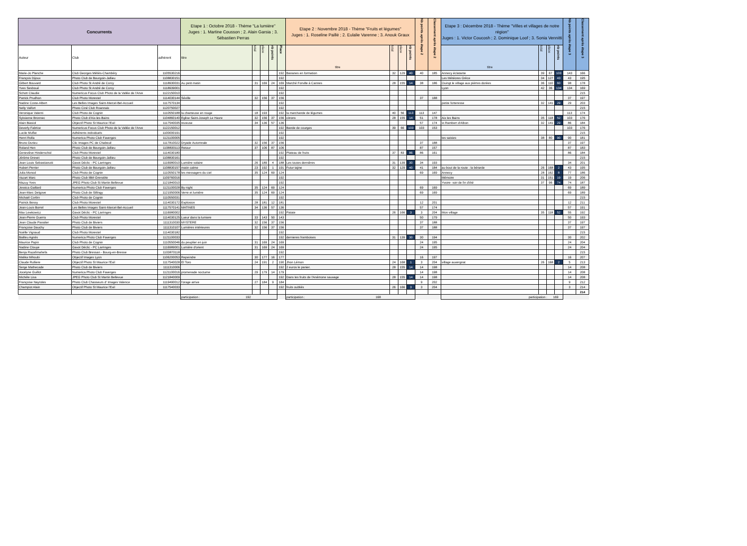| Concurrents | | | Etape 1 : Octobre 2018 - Thème "La lumière" Juges : 1. Martine Cousson ; 2. Alain Garsia ; 3. Sébastien Perras | | | | | Etape 2 : Novembre 2018 - Thème "Fruits et légumes" Juges : 1. Roseline Paillé ; 2. Eulalie Varenne ; 3. Anouk Graux | | | | Nb points après étape 2 | Classement après étape 2 | Etape 3 : Décembre 2018 - Thème "Villes et villages de notre région" Juges : 1. Victor Coucosh ; 2. Dominique Loof ; 3. Sonia Vennitti | | | | Nb points après étape 3 | Classement après étape 3 |
| --- | --- | --- | --- | --- | --- | --- | --- | --- | --- | --- | --- | --- | --- | --- | --- | --- | --- | --- | --- |
| Auteur | Club | adhérent | titre | total | place | nb points | Place | titre | total | place | nb points | | | titre | total | place | nb points | | |
| Marie-Jo Planche | Club Georges Méliès-Chambéry | 1105530216 | | | | | 192 | Bananes en formation | 32 | 129 | 40 | 40 | 185 | Annecy éclatante | 39 | 67 | 103 | 143 | 166 |
| François Dijoux | Photo Club de Bourgoin-Jallieu | 1108830151 | | | | | 192 | | | | | | | Les Météores Grèce | 34 | 127 | 43 | 43 | 195 |
| Gilbert Bouvard | Club Photo St André de Corcy | 1118930031 | Au petit matin | 31 | 169 | 24 | 169 | Marché Forville à Cannes | 28 | 155 | 14 | 38 | 186 | Ouingt le village aux pièrres dorées | 36 | 110 | 60 | 98 | 178 |
| Yves Sesboué | Club Photo St André de Corcy | 1118939001 | | | | | 192 | | | | | | | Lyon | 42 | 36 | 134 | 134 | 169 |
| Schott Claudie | Numericus Focus Club Photo de la Vallée de l'Arve | 1122150010 | | | | | 192 | | | | | | | | | | | | 215 |
| Patrick Prudhon | Club Photo Morestel | 1114030144 | Séville | 32 | 156 | 37 | 156 | | | | | 37 | 188 | | | | | 37 | 197 |
| Nadine Coste-Albert | Les Belles Images Saint-Marcel-Bel-Accueil | 1117570134 | | | | | 192 | | | | | | | petite forteresse | 32 | 141 | 29 | 29 | 203 |
| Nelly Valfort | Photo Ciné Club Roannais | 1120750027 | | | | | 192 | | | | | | | | | | | | 215 |
| Veronique Valenti | Club Photo de Cognin | 1110550188 | la chanteuse en rouge | 18 | 193 | | 192 | la marchande de légumes | 40 | 56 | 113 | 113 | 147 | | | | | 113 | 174 |
| Sylvianne Bronnec | Photo Club d'Aix-les-Bains | 1104860140 | Eglise Saint-Joseph Le Havre | 32 | 156 | 37 | 156 | citrons | 28 | 155 | 14 | 51 | 178 | Aix les Bains | 35 | 118 | 52 | 103 | 176 |
| Alain Biasiol | Objectif Photo St Maurice l'Exil | 1117540035 | reveuse | 34 | 136 | 57 | 136 | | | | | 57 | 174 | st Rambert d'Albon | 32 | 141 | 29 | 86 | 184 |
| Deverly Fabrice | Numericus Focus Club Photo de la Vallée de l'Arve | 1122150012 | | | | | 192 | Bande de courges | 39 | 66 | 103 | 103 | 153 | | | | | 103 | 176 |
| Lucile Muffat | Adhérents individuels | 1100000191 | | | | | 192 | | | | | | | | | | | | 215 |
| Henri Rolla | Numerica Photo Club Faverges | 1121100005 | | | | | 192 | | | | | | | les saisies | 38 | 80 | 90 | 90 | 181 |
| Bruno Durieu | Clic Images PC de Chabeuil | 1117810022 | Dryade Automnale | 32 | 156 | 37 | 156 | | | | | 37 | 188 | | | | | 37 | 197 |
| Roland Hen | Photo Club de Bourgoin-Jallieu | 1108830113 | Retour | 37 | 106 | 87 | 106 | | | | | 87 | 157 | | | | | 87 | 183 |
| Geneviève Hinderschid | Club Photo Morestel | 1114030180 | | | | | 192 | Plateau de fruits | 37 | 83 | 86 | 86 | 161 | | | | | 86 | 184 |
| Jérôme Drevet | Photo Club de Bourgoin-Jallieu | 1108830161 | | | | | 192 | | | | | | | | | | | | 215 |
| Jean Louis Sebastianutti | Gavot Déclic - PC Larringes | 1116980010 | Lumière solaire | 26 | 189 | 4 | 188 | Les toutes dernières | 31 | 139 | 30 | 34 | 193 | | | | | 34 | 201 |
| Hubert Perrier | Photo Club de Bourgoin-Jallieu | 1108830157 | matin calme | 23 | 192 | 1 | 191 | Futur tajine | 32 | 129 | 40 | 41 | 184 | au bout de la route : la bérarde | 26 | 168 | 2 | 43 | 195 |
| Julia Monod | Club Photo de Cognin | 1110550178 | les messagers du ciel | 35 | 124 | 69 | 124 | | | | | 69 | 169 | Annecy | 28 | 162 | 8 | 77 | 186 |
| Vazart Marc | Photo Club IBM Grenoble | 1109760016 | | | | | 192 | | | | | | | Mémoire | 31 | 151 | 19 | 19 | 206 |
| Mazuy Yves | JPEG Photo Club St Martin Bellevue | 1121840010 | | | | | 192 | | | | | | | Yvoire- soir de fin d'été | 37 | 96 | 74 | 74 | 187 |
| Jessica Gaillard | Numerica Photo Club Faverges | 1121100028 | By night | 35 | 124 | 69 | 124 | | | | | 69 | 169 | | | | | 69 | 189 |
| Jean-Marc Delgove | Photo Club de Sillingy | 1121950006 | Verre et lumière | 35 | 124 | 69 | 124 | | | | | 69 | 169 | | | | | 69 | 189 |
| Michaël Corbin | Club Photo de Cognin | 1110550031 | | | | | 192 | | | | | | | | | | | | 215 |
| Patrick Bessy | Club Photo Morestel | 1114030172 | Explosion | 28 | 181 | 12 | 181 | | | | | 12 | 201 | | | | | 12 | 211 |
| Jean-Louis Borrel | Les Belles Images Saint-Marcel-Bel-Accueil | 1117570141 | MATINES | 34 | 136 | 57 | 136 | | | | | 57 | 174 | | | | | 57 | 191 |
| Max Lewkowicz | Gavot Déclic - PC Larringes | 1116980002 | | | | | 192 | Patate | 26 | 166 | 3 | 3 | 204 | Mon village | 35 | 118 | 52 | 55 | 192 |
| Jean-Pierre Guerra | Club Photo Morestel | 1114030125 | Lueur dans la lumiere | 33 | 143 | 50 | 143 | | | | | 50 | 179 | | | | | 50 | 193 |
| Jean Claude Panalier | Photo Club de Biviers | 1111310030 | MYSTERE | 32 | 156 | 37 | 156 | | | | | 37 | 188 | | | | | 37 | 197 |
| Françoise Dauchy | Photo Club de Biviers | 1111310107 | Lumières intérieures | 32 | 156 | 37 | 156 | | | | | 37 | 188 | | | | | 37 | 197 |
| Noëlle Vignaud | Club Photo Morestel | 1114030182 | | | | | 192 | | | | | | | | | | | | 215 |
| Bailleu Agnès | Numerica Photo Club Faverges | 1121100033 | | | | | 192 | dernieres framboises | 31 | 139 | 30 | 30 | 194 | | | | | 30 | 202 |
| Maurice Papin | Club Photo de Cognin | 1110550046 | du peuplier en juin | 31 | 169 | 24 | 169 | | | | | 24 | 195 | | | | | 24 | 204 |
| Nadine Clouye | Gavot Déclic - PC Larringes | 1116989001 | Lumière d'orient | 31 | 169 | 24 | 169 | | | | | 24 | 195 | | | | | 24 | 204 |
| Benja Razafimahefa | Photo Club Bressan - Bourg-en-Bresse | 1103870118 | | | | | 192 | | | | | | | | | | | | 215 |
| Malika Mihoubi | Objectif Images Lyon | 1106200053 | Repeindre | 30 | 177 | 16 | 177 | | | | | 16 | 197 | | | | | 16 | 207 |
| Claude Rulliere | Objectif Photo St Maurice l'Exil | 1117540028 | El Toro | 24 | 191 | 2 | 190 | Jhon Lémon | 24 | 168 | 1 | 3 | 204 | village auvergnat | 26 | 168 | 2 | 5 | 213 |
| Serge Mathecade | Photo Club de Biviers | 1111310006 | | | | | 192 | 2 euros le panier. | 28 | 155 | 14 | 14 | 198 | | | | | 14 | 208 |
| Jocelyne Guillot | Numerica Photo Club Faverges | 1121100016 | promenade nocturne | 29 | 179 | 14 | 179 | | | | | 14 | 198 | | | | | 14 | 208 |
| Michèle Lisa | JPEG Photo Club St Martin Bellevue | 1121840009 | | | | | 192 | Dans les fruits de l'Anémone sauvage | 28 | 155 | 14 | 14 | 198 | | | | | 14 | 208 |
| Françoise Nayroles | Photo Club Chasseurs d' Images Valence | 1119490012 | l'orage arrive | 27 | 184 | 9 | 184 | | | | | 9 | 202 | | | | | 9 | 212 |
| Champiot Alain | Objectif Photo St Maurice l'Exil | 1117540033 | | | | | 192 | fruits oubliés | 26 | 166 | 3 | 3 | 204 | | | | | 3 | 214 |
| | | | | | | | | | | | | | | | | | | | 214 |
| | | | participation : 192 | | | | | participation : 168 | | | | | | participation : 169 | | | | | |